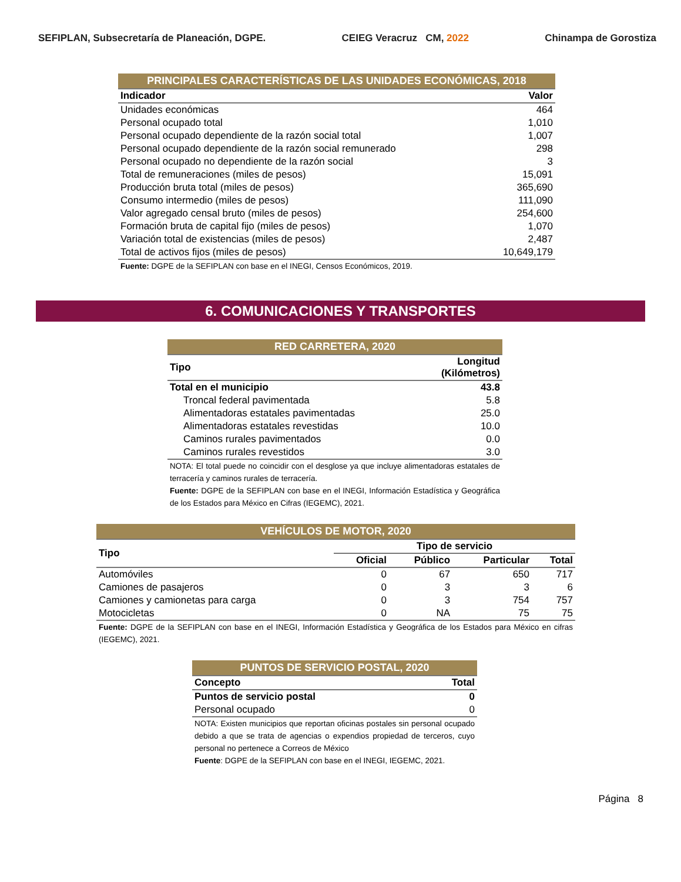SEFIPLAN, Subsecretaría de Planeación, DGPE. CEIEG Veracruz CM, 2022 Chinampa de Gorostiza
| PRINCIPALES CARACTERÍSTICAS DE LAS UNIDADES ECONÓMICAS, 2018 | |
| Indicador | Valor |
| Unidades económicas | 464 |
| Personal ocupado total | 1,010 |
| Personal ocupado dependiente de la razón social total | 1,007 |
| Personal ocupado dependiente de la razón social remunerado | 298 |
| Personal ocupado no dependiente de la razón social | 3 |
| Total de remuneraciones (miles de pesos) | 15,091 |
| Producción bruta total (miles de pesos) | 365,690 |
| Consumo intermedio (miles de pesos) | 111,090 |
| Valor agregado censal bruto (miles de pesos) | 254,600 |
| Formación bruta de capital fijo (miles de pesos) | 1,070 |
| Variación total de existencias (miles de pesos) | 2,487 |
| Total de activos fijos (miles de pesos) | 10,649,179 |
| Fuente: DGPE de la SEFIPLAN con base en el INEGI, Censos Económicos, 2019. | |
6. COMUNICACIONES Y TRANSPORTES
| RED CARRETERA, 2020 | |
| Tipo | Longitud (Kilómetros) |
| Total en el municipio | 43.8 |
| Troncal federal pavimentada | 5.8 |
| Alimentadoras estatales pavimentadas | 25.0 |
| Alimentadoras estatales revestidas | 10.0 |
| Caminos rurales pavimentados | 0.0 |
| Caminos rurales revestidos | 3.0 |
| NOTA: El total puede no coincidir con el desglose ya que incluye alimentadoras estatales de terracería y caminos rurales de terracería. Fuente: DGPE de la SEFIPLAN con base en el INEGI, Información Estadística y Geográfica de los Estados para México en Cifras (IEGEMC), 2021. | |
| VEHÍCULOS DE MOTOR, 2020 | | | | |
| Tipo | Tipo de servicio | | | |
| | Oficial | Público | Particular | Total |
| Automóviles | 0 | 67 | 650 | 717 |
| Camiones de pasajeros | 0 | 3 | 3 | 6 |
| Camiones y camionetas para carga | 0 | 3 | 754 | 757 |
| Motocicletas | 0 | NA | 75 | 75 |
| Fuente: DGPE de la SEFIPLAN con base en el INEGI, Información Estadística y Geográfica de los Estados para México en cifras (IEGEMC), 2021. | | | | |
| PUNTOS DE SERVICIO POSTAL, 2020 | |
| Concepto | Total |
| Puntos de servicio postal | 0 |
| Personal ocupado | 0 |
| NOTA: Existen municipios que reportan oficinas postales sin personal ocupado debido a que se trata de agencias o expendios propiedad de terceros, cuyo personal no pertenece a Correos de México Fuente : DGPE de la SEFIPLAN con base en el INEGI, IEGEMC, 2021. | |
Página 8